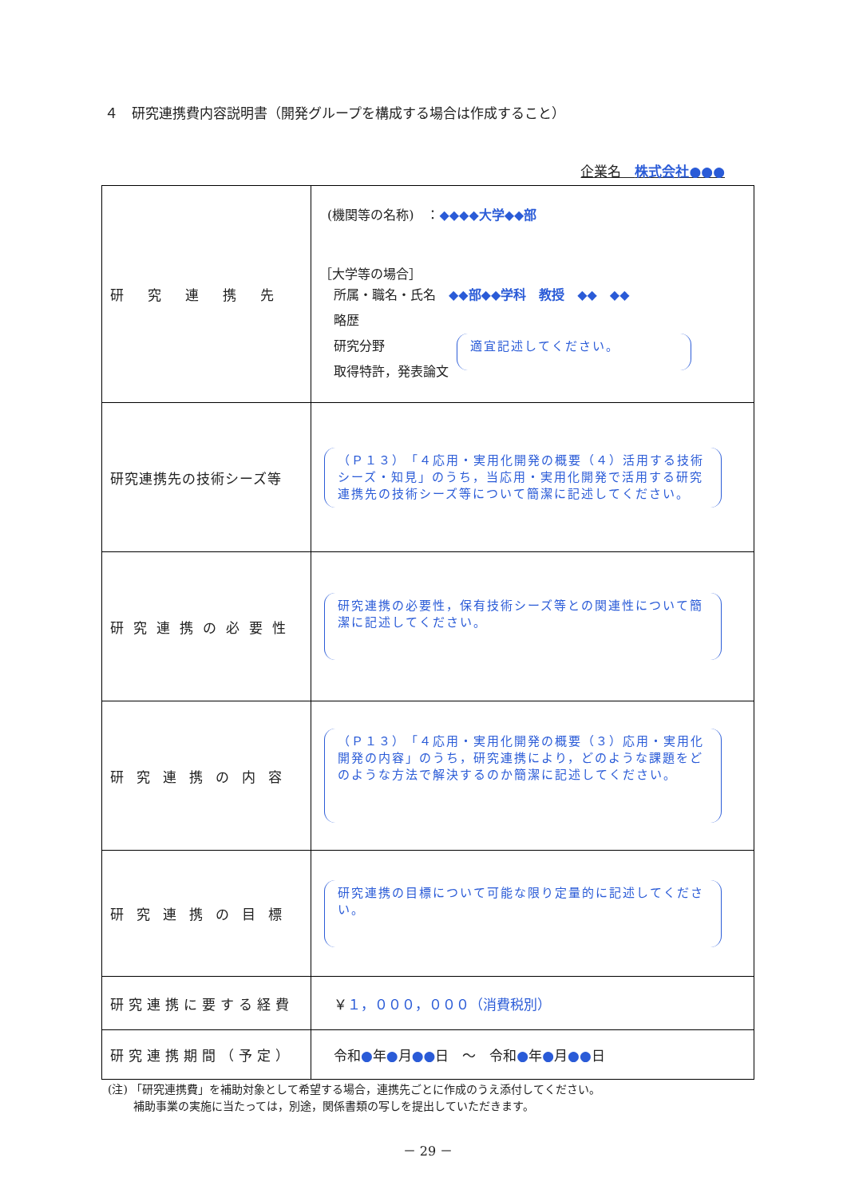４　研究連携費内容説明書（開発グループを構成する場合は作成すること）
企業名　株式会社●●●
| 研究連携先 | (機関等の名称) ： ◆◆◆◆大学◆◆部 ［大学等の場合］ 所属・職名・氏名 ◆◆部◆◆学科 教授 ◆◆ ◆◆ 略歴 研究分野 取得特許，発表論文 適宜記述してください。 |
| 研究連携先の技術シーズ等 | （Ｐ１３）「４応用・実用化開発の概要（４）活用する技術シーズ・知見」のうち，当応用・実用化開発で活用する研究連携先の技術シーズ等について簡潔に記述してください。 |
| 研究連携の必要性 | 研究連携の必要性，保有技術シーズ等との関連性について簡潔に記述してください。 |
| 研究連携の内容 | （Ｐ１３）「４応用・実用化開発の概要（３）応用・実用化開発の内容」のうち，研究連携により，どのような課題をどのような方法で解決するのか簡潔に記述してください。 |
| 研究連携の目標 | 研究連携の目標について可能な限り定量的に記述してください。 |
| 研究連携に要する経費 | ￥ １，０００，０００（消費税別） |
| 研究連携期間（予定） | 令和 ● 年 ● 月 ●● 日 ～ 令和 ● 年 ● 月 ●● 日 |
(注) 「研究連携費」を補助対象として希望する場合，連携先ごとに作成のうえ添付してください。
　　 補助事業の実施に当たっては，別途，関係書類の写しを提出していただきます。
－ 29 －